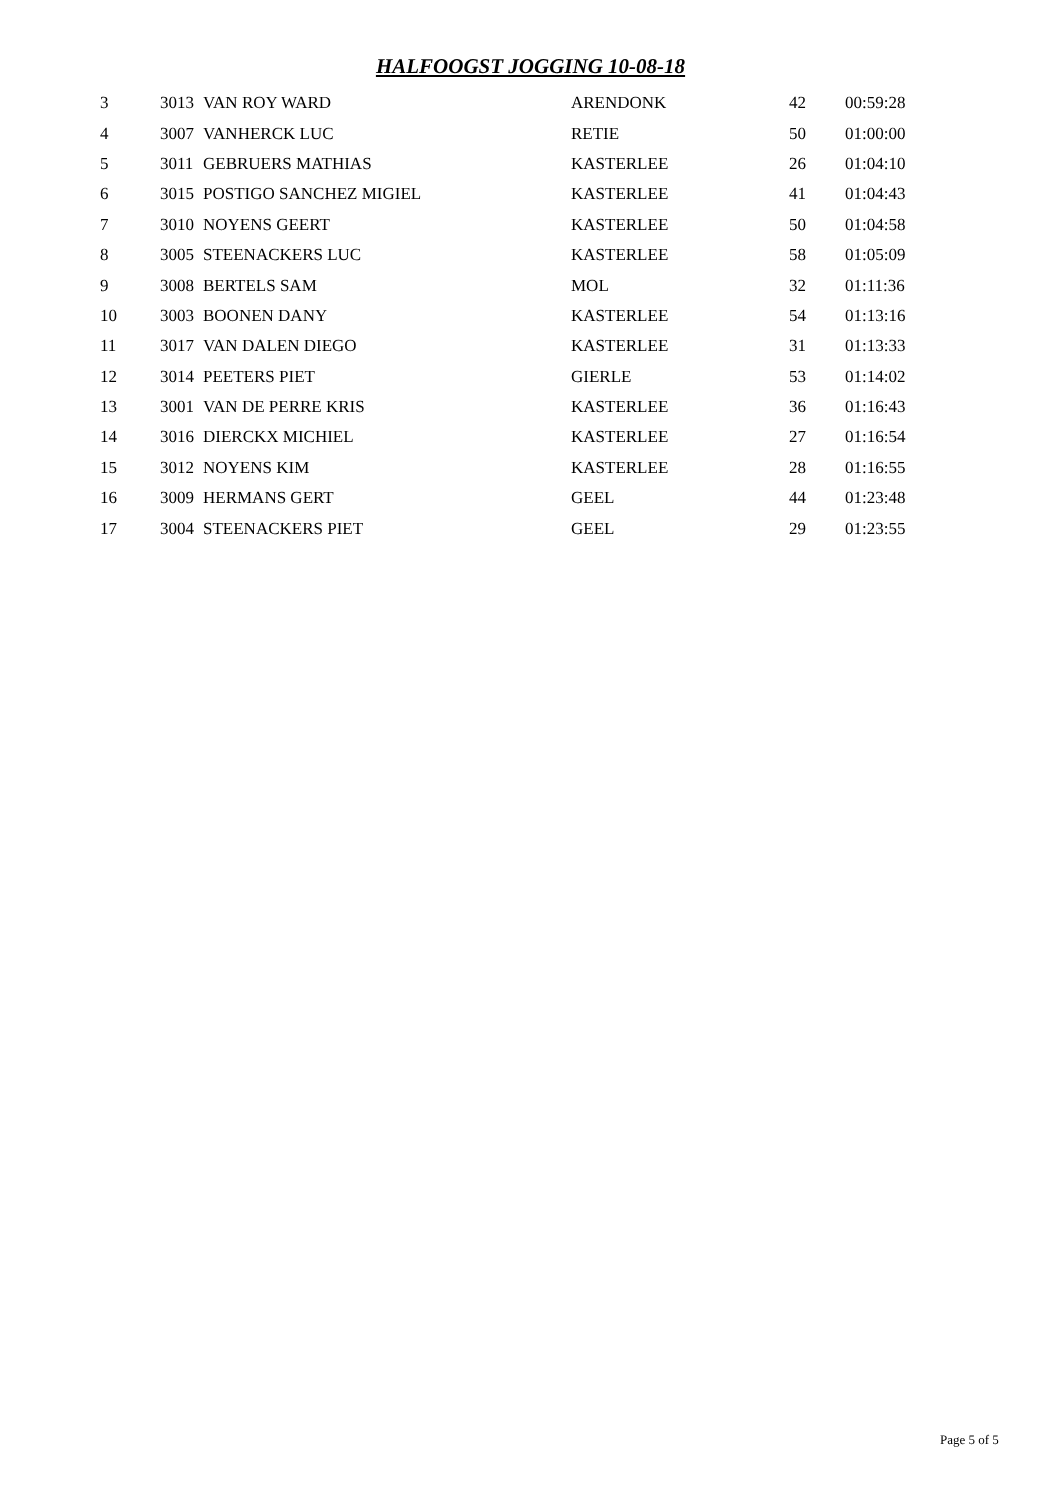HALFOOGST JOGGING 10-08-18
| 3 | 3013 | VAN ROY WARD | ARENDONK | 42 | 00:59:28 |
| 4 | 3007 | VANHERCK LUC | RETIE | 50 | 01:00:00 |
| 5 | 3011 | GEBRUERS MATHIAS | KASTERLEE | 26 | 01:04:10 |
| 6 | 3015 | POSTIGO SANCHEZ MIGIEL | KASTERLEE | 41 | 01:04:43 |
| 7 | 3010 | NOYENS GEERT | KASTERLEE | 50 | 01:04:58 |
| 8 | 3005 | STEENACKERS LUC | KASTERLEE | 58 | 01:05:09 |
| 9 | 3008 | BERTELS SAM | MOL | 32 | 01:11:36 |
| 10 | 3003 | BOONEN DANY | KASTERLEE | 54 | 01:13:16 |
| 11 | 3017 | VAN DALEN DIEGO | KASTERLEE | 31 | 01:13:33 |
| 12 | 3014 | PEETERS PIET | GIERLE | 53 | 01:14:02 |
| 13 | 3001 | VAN DE PERRE KRIS | KASTERLEE | 36 | 01:16:43 |
| 14 | 3016 | DIERCKX MICHIEL | KASTERLEE | 27 | 01:16:54 |
| 15 | 3012 | NOYENS KIM | KASTERLEE | 28 | 01:16:55 |
| 16 | 3009 | HERMANS GERT | GEEL | 44 | 01:23:48 |
| 17 | 3004 | STEENACKERS PIET | GEEL | 29 | 01:23:55 |
Page 5 of 5